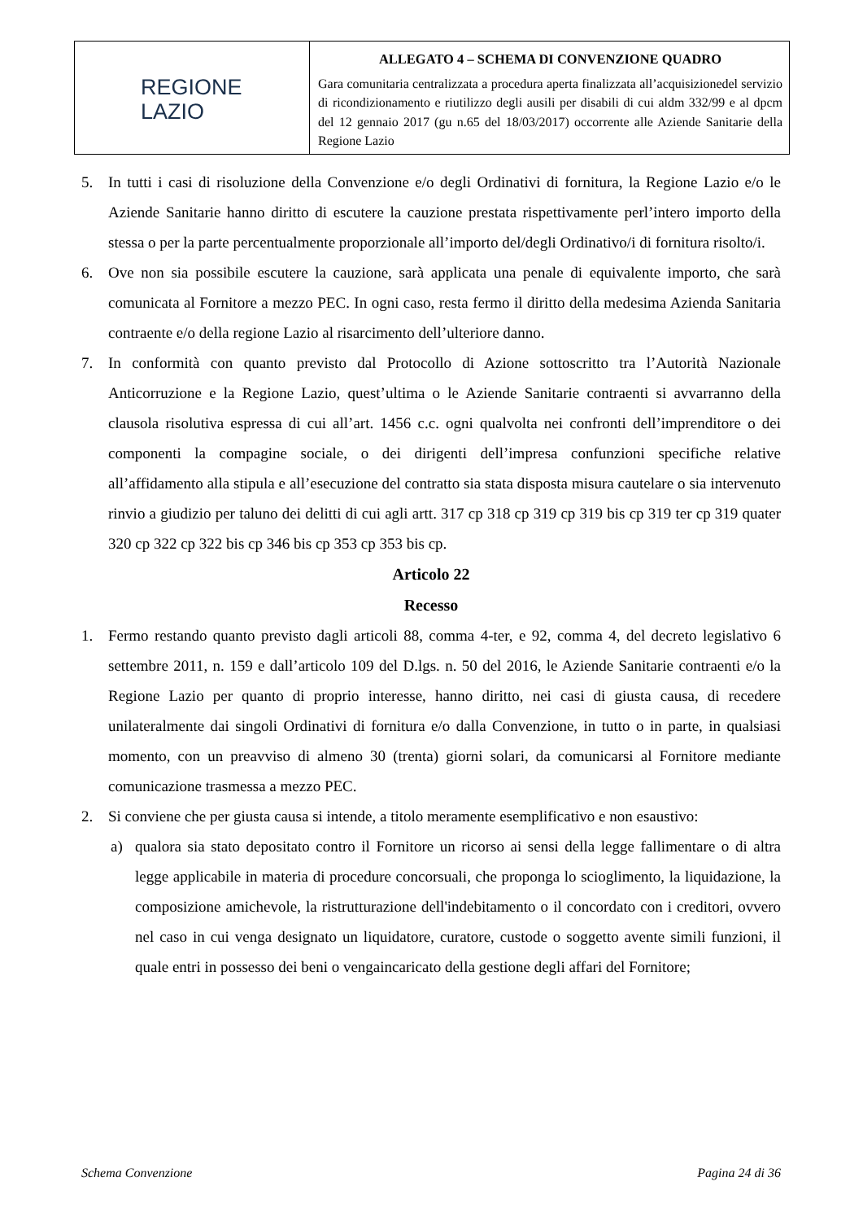| REGIONE LAZIO | ALLEGATO 4 – SCHEMA DI CONVENZIONE QUADRO Gara comunitaria centralizzata a procedura aperta finalizzata all’acquisizionedel servizio di ricondizionamento e riutilizzo degli ausili per disabili di cui aldm 332/99 e al dpcm del 12 gennaio 2017 (gu n.65 del 18/03/2017) occorrente alle Aziende Sanitarie della Regione Lazio |
5. In tutti i casi di risoluzione della Convenzione e/o degli Ordinativi di fornitura, la Regione Lazio e/o le Aziende Sanitarie hanno diritto di escutere la cauzione prestata rispettivamente perl’intero importo della stessa o per la parte percentualmente proporzionale all’importo del/degli Ordinativo/i di fornitura risolto/i.
6. Ove non sia possibile escutere la cauzione, sarà applicata una penale di equivalente importo, che sarà comunicata al Fornitore a mezzo PEC. In ogni caso, resta fermo il diritto della medesima Azienda Sanitaria contraente e/o della regione Lazio al risarcimento dell’ulteriore danno.
7. In conformità con quanto previsto dal Protocollo di Azione sottoscritto tra l’Autorità Nazionale Anticorruzione e la Regione Lazio, quest’ultima o le Aziende Sanitarie contraenti si avvarranno della clausola risolutiva espressa di cui all’art. 1456 c.c. ogni qualvolta nei confronti dell’imprenditore o dei componenti la compagine sociale, o dei dirigenti dell’impresa confunzioni specifiche relative all’affidamento alla stipula e all’esecuzione del contratto sia stata disposta misura cautelare o sia intervenuto rinvio a giudizio per taluno dei delitti di cui agli artt. 317 cp 318 cp 319 cp 319 bis cp 319 ter cp 319 quater 320 cp 322 cp 322 bis cp 346 bis cp 353 cp 353 bis cp.
Articolo 22
Recesso
1. Fermo restando quanto previsto dagli articoli 88, comma 4-ter, e 92, comma 4, del decreto legislativo 6 settembre 2011, n. 159 e dall’articolo 109 del D.lgs. n. 50 del 2016, le Aziende Sanitarie contraenti e/o la Regione Lazio per quanto di proprio interesse, hanno diritto, nei casi di giusta causa, di recedere unilateralmente dai singoli Ordinativi di fornitura e/o dalla Convenzione, in tutto o in parte, in qualsiasi momento, con un preavviso di almeno 30 (trenta) giorni solari, da comunicarsi al Fornitore mediante comunicazione trasmessa a mezzo PEC.
2. Si conviene che per giusta causa si intende, a titolo meramente esemplificativo e non esaustivo:
a) qualora sia stato depositato contro il Fornitore un ricorso ai sensi della legge fallimentare o di altra legge applicabile in materia di procedure concorsuali, che proponga lo scioglimento, la liquidazione, la composizione amichevole, la ristrutturazione dell'indebitamento o il concordato con i creditori, ovvero nel caso in cui venga designato un liquidatore, curatore, custode o soggetto avente simili funzioni, il quale entri in possesso dei beni o vengaincaricato della gestione degli affari del Fornitore;
Schema Convenzione Pagina 24 di 36